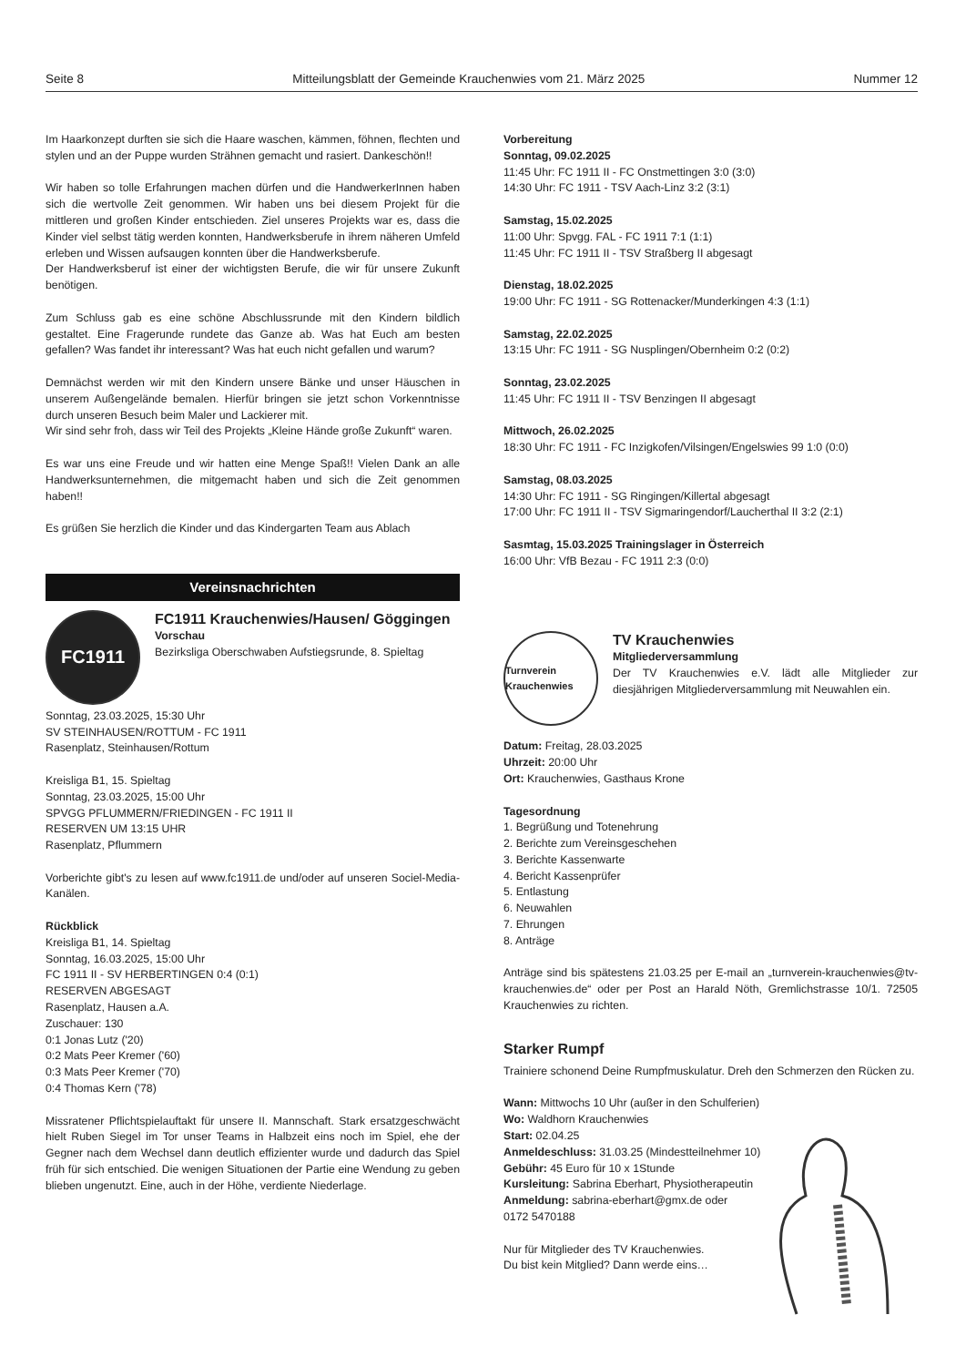Seite 8 Mitteilungsblatt der Gemeinde Krauchenwies vom 21. März 2025 Nummer 12
Im Haarkonzept durften sie sich die Haare waschen, kämmen, föhnen, flechten und stylen und an der Puppe wurden Strähnen gemacht und rasiert. Dankeschön!!
Wir haben so tolle Erfahrungen machen dürfen und die HandwerkerInnen haben sich die wertvolle Zeit genommen. Wir haben uns bei diesem Projekt für die mittleren und großen Kinder entschieden. Ziel unseres Projekts war es, dass die Kinder viel selbst tätig werden konnten, Handwerksberufe in ihrem näheren Umfeld erleben und Wissen aufsaugen konnten über die Handwerksberufe.
Der Handwerksberuf ist einer der wichtigsten Berufe, die wir für unsere Zukunft benötigen.
Zum Schluss gab es eine schöne Abschlussrunde mit den Kindern bildlich gestaltet. Eine Fragerunde rundete das Ganze ab. Was hat Euch am besten gefallen? Was fandet ihr interessant? Was hat euch nicht gefallen und warum?
Demnächst werden wir mit den Kindern unsere Bänke und unser Häuschen in unserem Außengelände bemalen. Hierfür bringen sie jetzt schon Vorkenntnisse durch unseren Besuch beim Maler und Lackierer mit.
Wir sind sehr froh, dass wir Teil des Projekts „Kleine Hände große Zukunft“ waren.
Es war uns eine Freude und wir hatten eine Menge Spaß!! Vielen Dank an alle Handwerksunternehmen, die mitgemacht haben und sich die Zeit genommen haben!!
Es grüßen Sie herzlich die Kinder und das Kindergarten Team aus Ablach
Vereinsnachrichten
FC1911
FC1911 Krauchenwies/Hausen/ Göggingen
Vorschau
Bezirksliga Oberschwaben Aufstiegsrunde, 8. Spieltag
Sonntag, 23.03.2025, 15:30 Uhr
SV STEINHAUSEN/ROTTUM - FC 1911
Rasenplatz, Steinhausen/Rottum
Kreisliga B1, 15. Spieltag
Sonntag, 23.03.2025, 15:00 Uhr
SPVGG PFLUMMERN/FRIEDINGEN - FC 1911 II
RESERVEN UM 13:15 UHR
Rasenplatz, Pflummern
Vorberichte gibt's zu lesen auf www.fc1911.de und/oder auf unseren Sociel-Media-Kanälen.
Rückblick
Kreisliga B1, 14. Spieltag
Sonntag, 16.03.2025, 15:00 Uhr
FC 1911 II - SV HERBERTINGEN 0:4 (0:1)
RESERVEN ABGESAGT
Rasenplatz, Hausen a.A.
Zuschauer: 130
0:1 Jonas Lutz ('20)
0:2 Mats Peer Kremer ('60)
0:3 Mats Peer Kremer ('70)
0:4 Thomas Kern ('78)
Missratener Pflichtspielauftakt für unsere II. Mannschaft. Stark ersatzgeschwächt hielt Ruben Siegel im Tor unser Teams in Halbzeit eins noch im Spiel, ehe der Gegner nach dem Wechsel dann deutlich effizienter wurde und dadurch das Spiel früh für sich entschied. Die wenigen Situationen der Partie eine Wendung zu geben blieben ungenutzt. Eine, auch in der Höhe, verdiente Niederlage.
Vorbereitung
Sonntag, 09.02.2025
11:45 Uhr: FC 1911 II - FC Onstmettingen 3:0 (3:0)
14:30 Uhr: FC 1911 - TSV Aach-Linz 3:2 (3:1)
Samstag, 15.02.2025
11:00 Uhr: Spvgg. FAL - FC 1911 7:1 (1:1)
11:45 Uhr: FC 1911 II - TSV Straßberg II abgesagt
Dienstag, 18.02.2025
19:00 Uhr: FC 1911 - SG Rottenacker/Munderkingen 4:3 (1:1)
Samstag, 22.02.2025
13:15 Uhr: FC 1911 - SG Nusplingen/Obernheim 0:2 (0:2)
Sonntag, 23.02.2025
11:45 Uhr: FC 1911 II - TSV Benzingen II abgesagt
Mittwoch, 26.02.2025
18:30 Uhr: FC 1911 - FC Inzigkofen/Vilsingen/Engelswies 99 1:0 (0:0)
Samstag, 08.03.2025
14:30 Uhr: FC 1911 - SG Ringingen/Killertal abgesagt
17:00 Uhr: FC 1911 II - TSV Sigmaringendorf/Laucherthal II 3:2 (2:1)
Sasmtag, 15.03.2025 Trainingslager in Österreich
16:00 Uhr: VfB Bezau - FC 1911 2:3 (0:0)
Turnverein Krauchenwies
TV Krauchenwies
Mitgliederversammlung
Der TV Krauchenwies e.V. lädt alle Mitglieder zur diesjährigen Mitgliederversammlung mit Neuwahlen ein.
Datum: Freitag, 28.03.2025
Uhrzeit: 20:00 Uhr
Ort: Krauchenwies, Gasthaus Krone
Tagesordnung
1. Begrüßung und Totenehrung
2. Berichte zum Vereinsgeschehen
3. Berichte Kassenwarte
4. Bericht Kassenprüfer
5. Entlastung
6. Neuwahlen
7. Ehrungen
8. Anträge
Anträge sind bis spätestens 21.03.25 per E-mail an „turnverein-krauchenwies@tv-krauchenwies.de“ oder per Post an Harald Nöth, Gremlichstrasse 10/1. 72505 Krauchenwies zu richten.
Starker Rumpf
Trainiere schonend Deine Rumpfmuskulatur. Dreh den Schmerzen den Rücken zu.
Wann: Mittwochs 10 Uhr (außer in den Schulferien)
Wo: Waldhorn Krauchenwies
Start: 02.04.25
Anmeldeschluss: 31.03.25 (Mindestteilnehmer 10)
Gebühr: 45 Euro für 10 x 1Stunde
Kursleitung: Sabrina Eberhart, Physiotherapeutin
Anmeldung: sabrina-eberhart@gmx.de oder
0172 5470188
Nur für Mitglieder des TV Krauchenwies.
Du bist kein Mitglied? Dann werde eins…